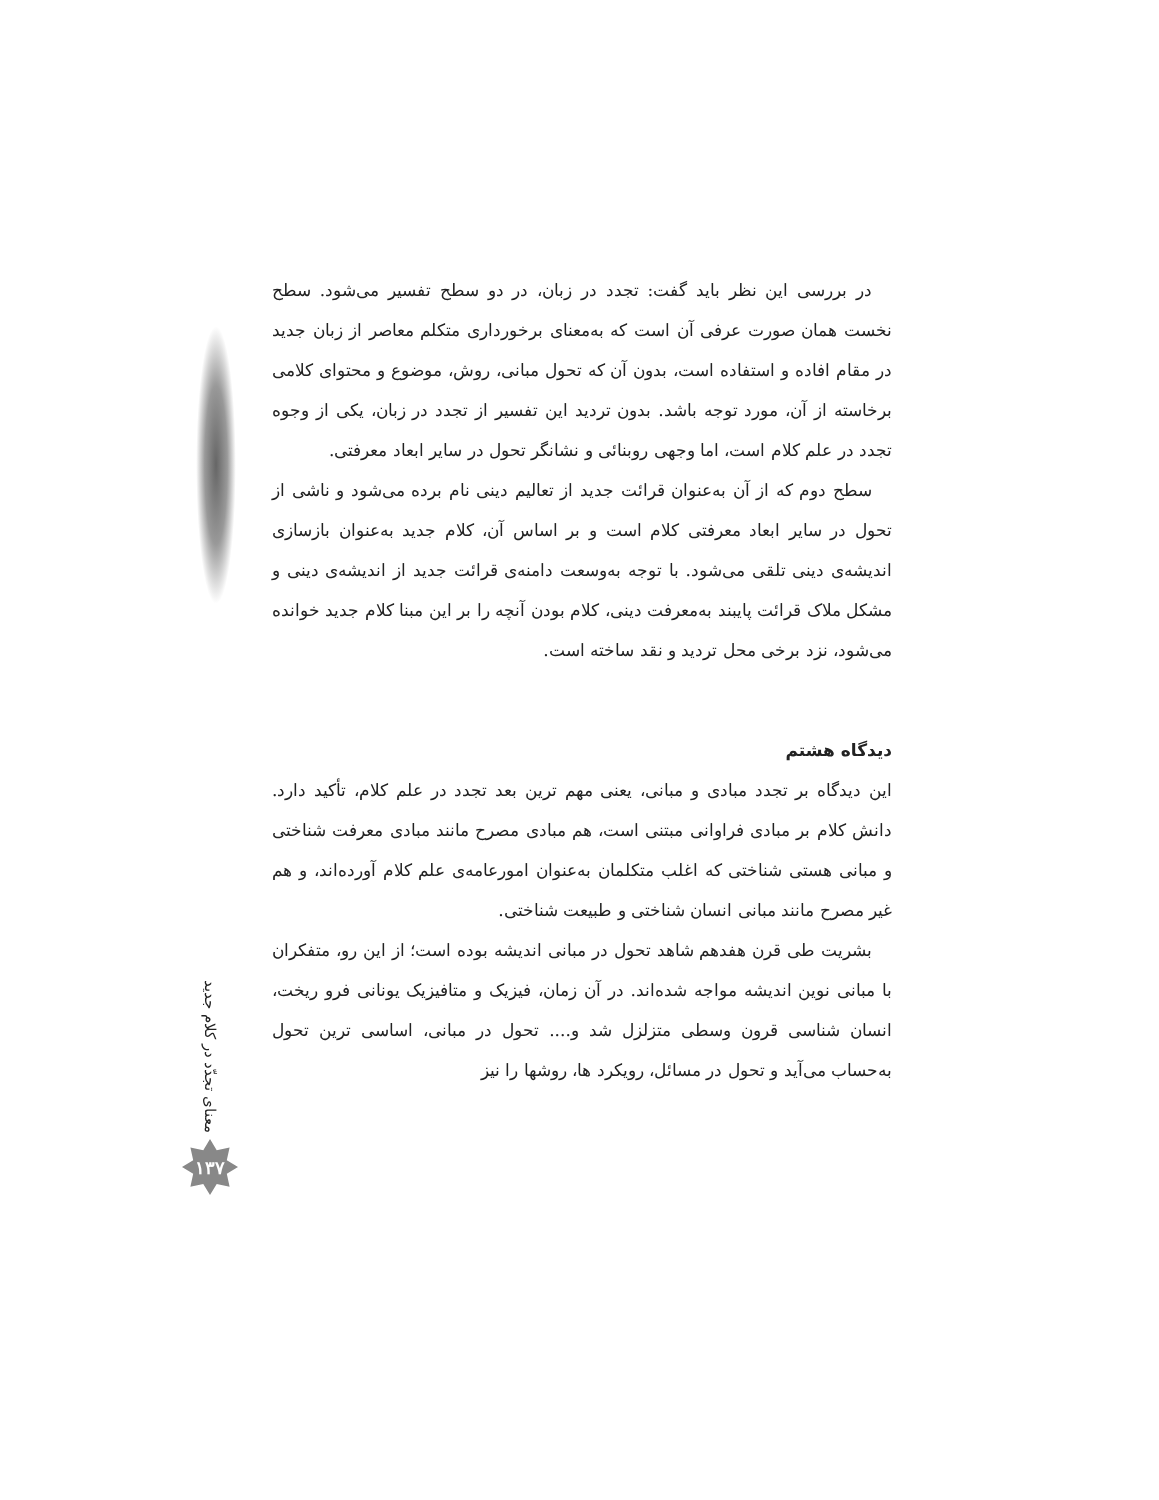در بررسی این نظر باید گفت: تجدد در زبان، در دو سطح تفسیر می‌شود. سطح نخست همان صورت عرفی آن است که به‌معنای برخورداری متکلم معاصر از زبان جدید در مقام افاده و استفاده است، بدون آن که تحول مبانی، روش، موضوع و محتوای کلامی برخاسته از آن، مورد توجه باشد. بدون تردید این تفسیر از تجدد در زبان، یکی از وجوه تجدد در علم کلام است، اما وجهی روبنائی و نشانگر تحول در سایر ابعاد معرفتی.
سطح دوم که از آن به‌عنوان قرائت جدید از تعالیم دینی نام برده می‌شود و ناشی از تحول در سایر ابعاد معرفتی کلام است و بر اساس آن، کلام جدید به‌عنوان بازسازی اندیشه‌ی دینی تلقی می‌شود. با توجه به‌وسعت دامنه‌ی قرائت جدید از اندیشه‌ی دینی و مشکل ملاک قرائت پایبند به‌معرفت دینی، کلام بودن آنچه را بر این مبنا کلام جدید خوانده می‌شود، نزد برخی محل تردید و نقد ساخته است.
دیدگاه هشتم
این دیدگاه بر تجدد مبادی و مبانی، یعنی مهم ترین بعد تجدد در علم کلام، تأکید دارد. دانش کلام بر مبادی فراوانی مبتنی است، هم مبادی مصرح مانند مبادی معرفت شناختی و مبانی هستی شناختی که اغلب متکلمان به‌عنوان امورعامه‌ی علم کلام آورده‌اند، و هم غیر مصرح مانند مبانی انسان شناختی و طبیعت شناختی.
بشریت طی قرن هفدهم شاهد تحول در مبانی اندیشه بوده است؛ از این رو، متفکران با مبانی نوین اندیشه مواجه شده‌اند. در آن زمان، فیزیک و متافیزیک یونانی فرو ریخت، انسان شناسی قرون وسطی متزلزل شد و.... تحول در مبانی، اساسی ترین تحول به‌حساب می‌آید و تحول در مسائل، رویکرد ها، روشها را نیز
معنای تجدّد در کلام جدید
۱۳۷